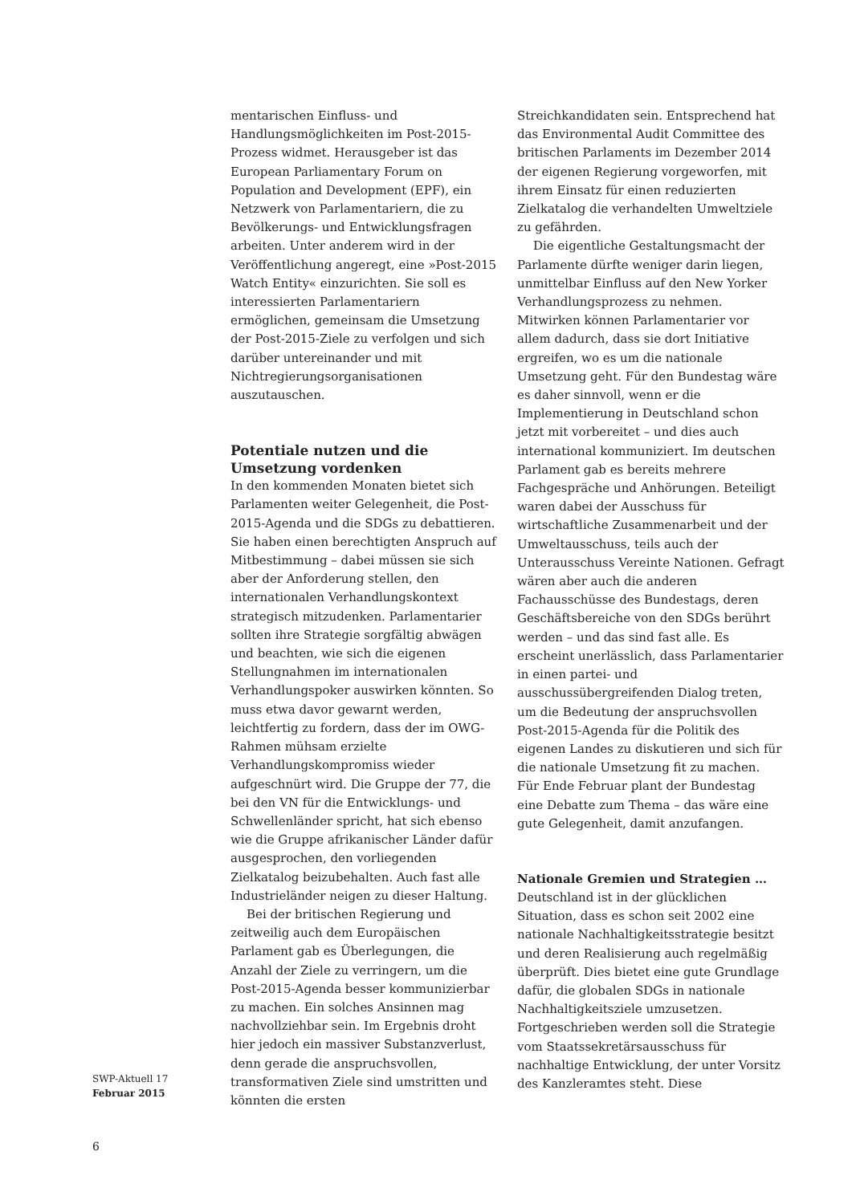mentarischen Einfluss- und Handlungsmöglichkeiten im Post-2015-Prozess widmet. Herausgeber ist das European Parliamentary Forum on Population and Development (EPF), ein Netzwerk von Parlamentariern, die zu Bevölkerungs- und Entwicklungsfragen arbeiten. Unter anderem wird in der Veröffentlichung angeregt, eine »Post-2015 Watch Entity« einzurichten. Sie soll es interessierten Parlamentariern ermöglichen, gemeinsam die Umsetzung der Post-2015-Ziele zu verfolgen und sich darüber untereinander und mit Nichtregierungsorganisationen auszutauschen.
Potentiale nutzen und die Umsetzung vordenken
In den kommenden Monaten bietet sich Parlamenten weiter Gelegenheit, die Post-2015-Agenda und die SDGs zu debattieren. Sie haben einen berechtigten Anspruch auf Mitbestimmung – dabei müssen sie sich aber der Anforderung stellen, den internationalen Verhandlungskontext strategisch mitzudenken. Parlamentarier sollten ihre Strategie sorgfältig abwägen und beachten, wie sich die eigenen Stellungnahmen im internationalen Verhandlungspoker auswirken könnten. So muss etwa davor gewarnt werden, leichtfertig zu fordern, dass der im OWG-Rahmen mühsam erzielte Verhandlungskompromiss wieder aufgeschnürt wird. Die Gruppe der 77, die bei den VN für die Entwicklungs- und Schwellenländer spricht, hat sich ebenso wie die Gruppe afrikanischer Länder dafür ausgesprochen, den vorliegenden Zielkatalog beizubehalten. Auch fast alle Industrieländer neigen zu dieser Haltung.
Bei der britischen Regierung und zeitweilig auch dem Europäischen Parlament gab es Überlegungen, die Anzahl der Ziele zu verringern, um die Post-2015-Agenda besser kommunizierbar zu machen. Ein solches Ansinnen mag nachvollziehbar sein. Im Ergebnis droht hier jedoch ein massiver Substanzverlust, denn gerade die anspruchsvollen, transformativen Ziele sind umstritten und könnten die ersten
Streichkandidaten sein. Entsprechend hat das Environmental Audit Committee des britischen Parlaments im Dezember 2014 der eigenen Regierung vorgeworfen, mit ihrem Einsatz für einen reduzierten Zielkatalog die verhandelten Umweltziele zu gefährden.
Die eigentliche Gestaltungsmacht der Parlamente dürfte weniger darin liegen, unmittelbar Einfluss auf den New Yorker Verhandlungsprozess zu nehmen. Mitwirken können Parlamentarier vor allem dadurch, dass sie dort Initiative ergreifen, wo es um die nationale Umsetzung geht. Für den Bundestag wäre es daher sinnvoll, wenn er die Implementierung in Deutschland schon jetzt mit vorbereitet – und dies auch international kommuniziert. Im deutschen Parlament gab es bereits mehrere Fachgespräche und Anhörungen. Beteiligt waren dabei der Ausschuss für wirtschaftliche Zusammenarbeit und der Umweltausschuss, teils auch der Unterausschuss Vereinte Nationen. Gefragt wären aber auch die anderen Fachausschüsse des Bundestags, deren Geschäftsbereiche von den SDGs berührt werden – und das sind fast alle. Es erscheint unerlässlich, dass Parlamentarier in einen partei- und ausschussübergreifenden Dialog treten, um die Bedeutung der anspruchsvollen Post-2015-Agenda für die Politik des eigenen Landes zu diskutieren und sich für die nationale Umsetzung fit zu machen. Für Ende Februar plant der Bundestag eine Debatte zum Thema – das wäre eine gute Gelegenheit, damit anzufangen.
Nationale Gremien und Strategien …
Deutschland ist in der glücklichen Situation, dass es schon seit 2002 eine nationale Nachhaltigkeitsstrategie besitzt und deren Realisierung auch regelmäßig überprüft. Dies bietet eine gute Grundlage dafür, die globalen SDGs in nationale Nachhaltigkeitsziele umzusetzen. Fortgeschrieben werden soll die Strategie vom Staatssekretärsausschuss für nachhaltige Entwicklung, der unter Vorsitz des Kanzleramtes steht. Diese
SWP-Aktuell 17
Februar 2015
6